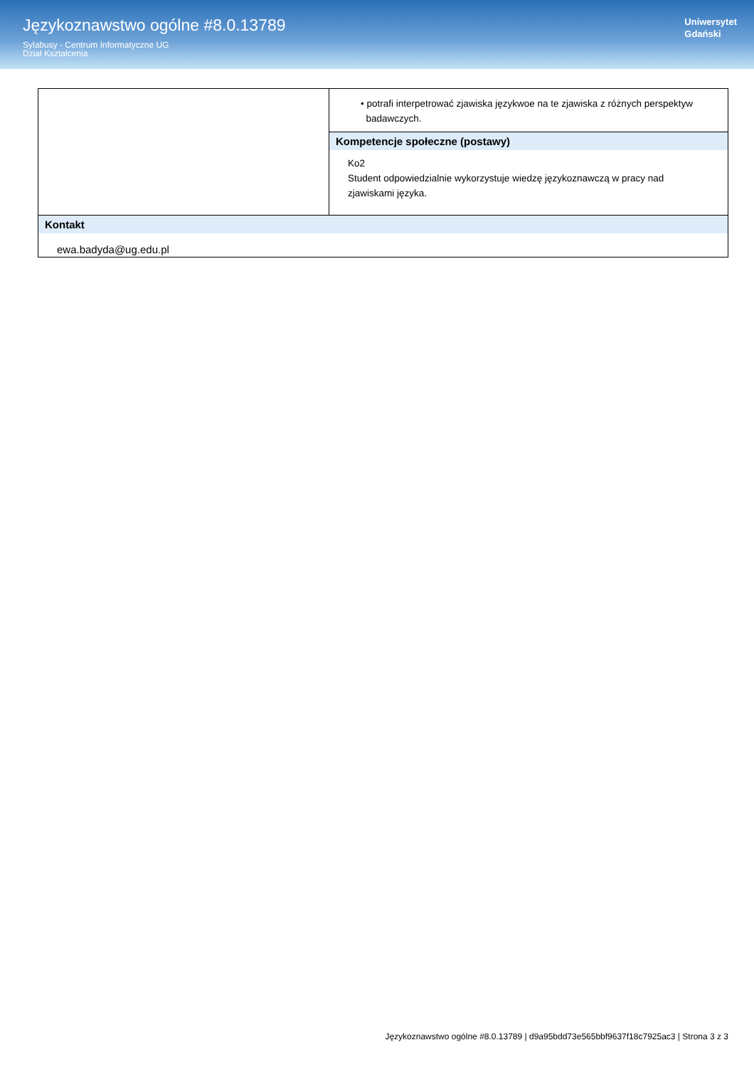Językoznawstwo ogólne #8.0.13789
Sylabusy - Centrum Informatyczne UG
Dział Kształcenia
Uniwersytet
Gdański
| | • potrafi interpetrować zjawiska językwoe na te zjawiska z różnych perspektyw badawczych. Kompetencje społeczne (postawy) Ko2 Student odpowiedzialnie wykorzystuje wiedzę językoznawczą w pracy nad zjawiskami języka. |
| Kontakt ewa.badyda@ug.edu.pl | |
Językoznawstwo ogólne #8.0.13789 | d9a95bdd73e565bbf9637f18c7925ac3 | Strona 3 z 3